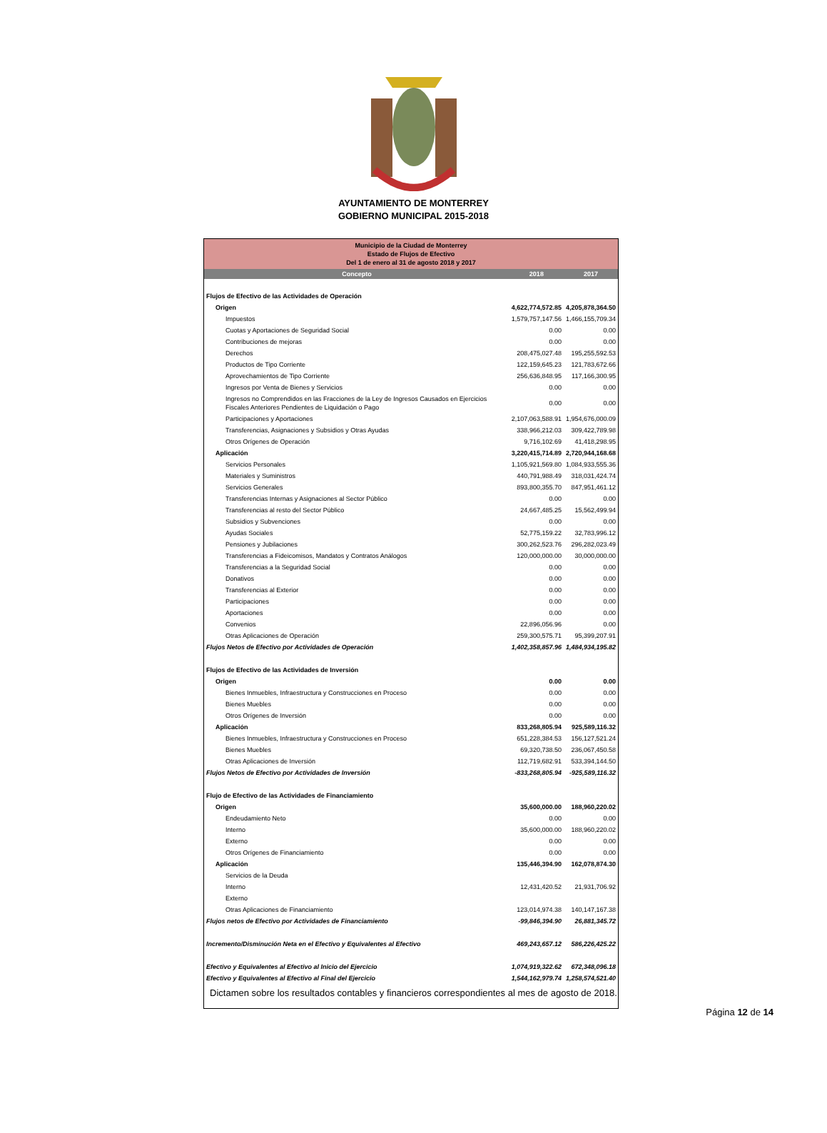AYUNTAMIENTO DE MONTERREY
GOBIERNO MUNICIPAL 2015-2018
| Municipio de la Ciudad de Monterrey Estado de Flujos de Efectivo Del 1 de enero al 31 de agosto 2018 y 2017 | | |
| Concepto | 2018 | 2017 |
| Flujos de Efectivo de las Actividades de Operación | | |
| Origen | 4,622,774,572.85 | 4,205,878,364.50 |
| Impuestos | 1,579,757,147.56 | 1,466,155,709.34 |
| Cuotas y Aportaciones de Seguridad Social | 0.00 | 0.00 |
| Contribuciones de mejoras | 0.00 | 0.00 |
| Derechos | 208,475,027.48 | 195,255,592.53 |
| Productos de Tipo Corriente | 122,159,645.23 | 121,783,672.66 |
| Aprovechamientos de Tipo Corriente | 256,636,848.95 | 117,166,300.95 |
| Ingresos por Venta de Bienes y Servicios | 0.00 | 0.00 |
| Ingresos no Comprendidos en las Fracciones de la Ley de Ingresos Causados en Ejercicios Fiscales Anteriores Pendientes de Liquidación o Pago | 0.00 | 0.00 |
| Participaciones y Aportaciones | 2,107,063,588.91 | 1,954,676,000.09 |
| Transferencias, Asignaciones y Subsidios y Otras Ayudas | 338,966,212.03 | 309,422,789.98 |
| Otros Orígenes de Operación | 9,716,102.69 | 41,418,298.95 |
| Aplicación | 3,220,415,714.89 | 2,720,944,168.68 |
| Servicios Personales | 1,105,921,569.80 | 1,084,933,555.36 |
| Materiales y Suministros | 440,791,988.49 | 318,031,424.74 |
| Servicios Generales | 893,800,355.70 | 847,951,461.12 |
| Transferencias Internas y Asignaciones al Sector Público | 0.00 | 0.00 |
| Transferencias al resto del Sector Público | 24,667,485.25 | 15,562,499.94 |
| Subsidios y Subvenciones | 0.00 | 0.00 |
| Ayudas Sociales | 52,775,159.22 | 32,783,996.12 |
| Pensiones y Jubilaciones | 300,262,523.76 | 296,282,023.49 |
| Transferencias a Fideicomisos, Mandatos y Contratos Análogos | 120,000,000.00 | 30,000,000.00 |
| Transferencias a la Seguridad Social | 0.00 | 0.00 |
| Donativos | 0.00 | 0.00 |
| Transferencias al Exterior | 0.00 | 0.00 |
| Participaciones | 0.00 | 0.00 |
| Aportaciones | 0.00 | 0.00 |
| Convenios | 22,896,056.96 | 0.00 |
| Otras Aplicaciones de Operación | 259,300,575.71 | 95,399,207.91 |
| Flujos Netos de Efectivo por Actividades de Operación | 1,402,358,857.96 | 1,484,934,195.82 |
| Flujos de Efectivo de las Actividades de Inversión | | |
| Origen | 0.00 | 0.00 |
| Bienes Inmuebles, Infraestructura y Construcciones en Proceso | 0.00 | 0.00 |
| Bienes Muebles | 0.00 | 0.00 |
| Otros Orígenes de Inversión | 0.00 | 0.00 |
| Aplicación | 833,268,805.94 | 925,589,116.32 |
| Bienes Inmuebles, Infraestructura y Construcciones en Proceso | 651,228,384.53 | 156,127,521.24 |
| Bienes Muebles | 69,320,738.50 | 236,067,450.58 |
| Otras Aplicaciones de Inversión | 112,719,682.91 | 533,394,144.50 |
| Flujos Netos de Efectivo por Actividades de Inversión | -833,268,805.94 | -925,589,116.32 |
| Flujo de Efectivo de las Actividades de Financiamiento | | |
| Origen | 35,600,000.00 | 188,960,220.02 |
| Endeudamiento Neto | 0.00 | 0.00 |
| Interno | 35,600,000.00 | 188,960,220.02 |
| Externo | 0.00 | 0.00 |
| Otros Orígenes de Financiamiento | 0.00 | 0.00 |
| Aplicación | 135,446,394.90 | 162,078,874.30 |
| Servicios de la Deuda | | |
| Interno | 12,431,420.52 | 21,931,706.92 |
| Externo | | |
| Otras Aplicaciones de Financiamiento | 123,014,974.38 | 140,147,167.38 |
| Flujos netos de Efectivo por Actividades de Financiamiento | -99,846,394.90 | 26,881,345.72 |
| Incremento/Disminución Neta en el Efectivo y Equivalentes al Efectivo | 469,243,657.12 | 586,226,425.22 |
| Efectivo y Equivalentes al Efectivo al Inicio del Ejercicio | 1,074,919,322.62 | 672,348,096.18 |
| Efectivo y Equivalentes al Efectivo al Final del Ejercicio | 1,544,162,979.74 | 1,258,574,521.40 |
Dictamen sobre los resultados contables y financieros correspondientes al mes de agosto de 2018.
Página 12 de 14